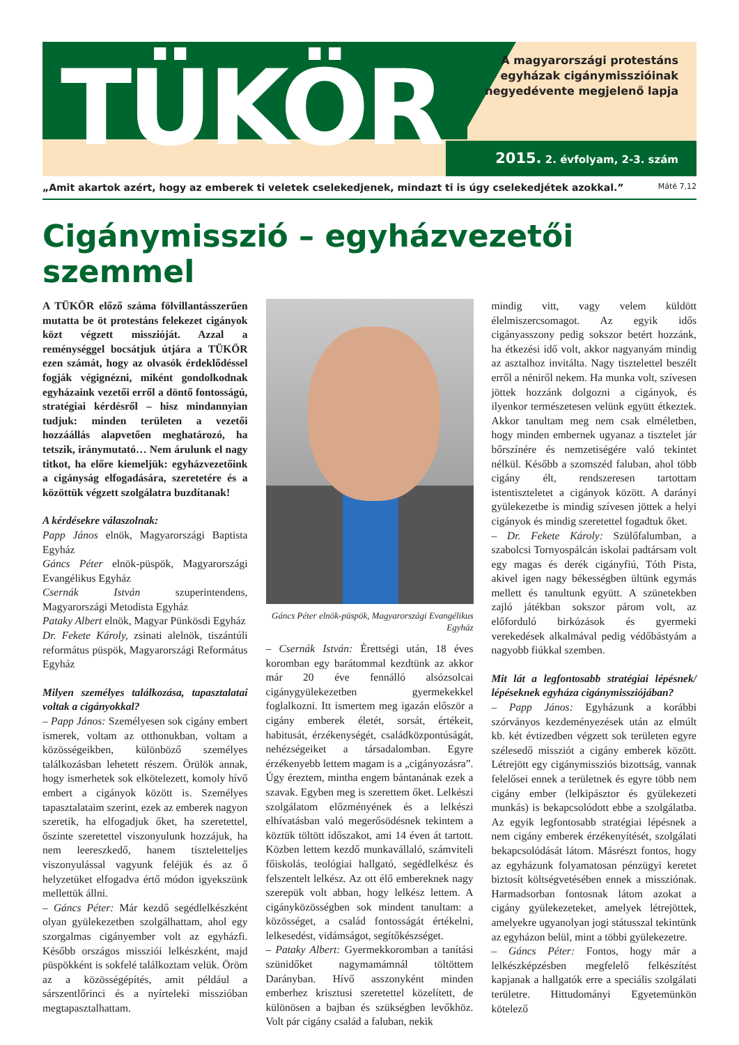TÜKÖR
A magyarországi protestáns egyházak cigánymisszióinak negyedévente megjelenő lapja
2015. 2. évfolyam, 2-3. szám
„Amit akartok azért, hogy az emberek ti veletek cselekedjenek, mindazt ti is úgy cselekedjétek azokkal.” Máté 7,12
Cigánymisszió – egyházvezetői szemmel
A TÜKÖR előző száma fölvillantásszerűen mutatta be öt protestáns felekezet cigányok közt végzett misszióját. Azzal a reménységgel bocsátjuk útjára a TÜKÖR ezen számát, hogy az olvasók érdeklődéssel fogják végignézni, miként gondolkodnak egyházaink vezetői erről a döntő fontosságú, stratégiai kérdésről – hisz mindannyian tudjuk: minden területen a vezetői hozzáállás alapvetően meghatározó, ha tetszik, iránymutató… Nem árulunk el nagy titkot, ha előre kiemeljük: egyházvezetőink a cigányság elfogadására, szeretetére és a közöttük végzett szolgálatra buzdítanak!
A kérdésekre válaszolnak:
Papp János elnök, Magyarországi Baptista Egyház
Gáncs Péter elnök-püspök, Magyarországi Evangélikus Egyház
Csernák István szuperintendens, Magyarországi Metodista Egyház
Pataky Albert elnök, Magyar Pünkösdi Egyház
Dr. Fekete Károly, zsinati alelnök, tiszántúli református püspök, Magyarországi Református Egyház
Milyen személyes találkozása, tapasztalatai voltak a cigányokkal?
– Papp János: Személyesen sok cigány embert ismerek, voltam az otthonukban, voltam a közösségeikben, különböző személyes találkozásban lehetett részem. Örülök annak, hogy ismerhetek sok elkötelezett, komoly hívő embert a cigányok között is. Személyes tapasztalataim szerint, ezek az emberek nagyon szeretik, ha elfogadjuk őket, ha szeretettel, őszinte szeretettel viszonyulunk hozzájuk, ha nem leereszkedő, hanem tisztelettel­jes viszonyulással vagyunk feléjük és az ő helyzetüket elfogadva értő módon igyekszünk mellettük állni.
– Gáncs Péter: Már kezdő segédlelkészként olyan gyülekezetben szolgálhattam, ahol egy szorgalmas cigányember volt az egyházfi. Később országos missziói lelkészként, majd püspökként is sokfelé találkoztam velük. Öröm az a közösségépítés, amit például a sárszentlőrinci és a nyírteleki misszióban megtapasztalhattam.
Gáncs Péter elnök-püspök, Magyarországi Evangélikus Egyház
– Csernák István: Érettségi után, 18 éves koromban egy barátommal kezdtünk az akkor már 20 éve fennálló alsózsolcai cigánygyülekezetben gyermekekkel foglalkozni. Itt ismertem meg igazán először a cigány emberek életét, sorsát, értékeit, habitusát, érzékenységét, családközpontúságát, nehézségeiket a társadalomban. Egyre érzékenyebb lettem magam is a „cigányozásra”. Úgy éreztem, mintha engem bántanának ezek a szavak. Egyben meg is szerettem őket. Lelkészi szolgálatom előzményének és a lelkészi elhívatásban való megerősödésnek tekintem a köztük töltött időszakot, ami 14 éven át tartott. Közben lettem kezdő munkavállaló, számviteli főiskolás, teológiai hallgató, segédlelkész és felszentelt lelkész. Az ott élő embereknek nagy szerepük volt abban, hogy lelkész lettem. A cigányközösségben sok mindent tanultam: a közösséget, a család fontosságát értékelni, lelkesedést, vidámságot, segítőkészséget.
– Pataky Albert: Gyermekkoromban a tanítási szünidőket nagymamámnál töltöttem Darányban. Hívő asszonyként minden emberhez krisztusi szeretettel közelített, de különösen a bajban és szükségben levőkhöz. Volt pár cigány család a faluban, nekik
mindig vitt, vagy velem küldött élelmiszercsomagot. Az egyik idős cigányasszony pedig sokszor betért hozzánk, ha étkezési idő volt, akkor nagyanyám mindig az asztalhoz invitálta. Nagy tisztelettel beszélt erről a néniről nekem. Ha munka volt, szívesen jöttek hozzánk dolgozni a cigányok, és ilyenkor természetesen velünk együtt étkeztek. Akkor tanultam meg nem csak elméletben, hogy minden embernek ugyanaz a tisztelet jár bőrszínére és nemzetiségére való tekintet nélkül. Később a szomszéd faluban, ahol több cigány élt, rendszeresen tartottam istentiszteletet a cigányok között. A darányi gyülekezetbe is mindig szívesen jöttek a helyi cigányok és mindig szeretettel fogadtuk őket.
– Dr. Fekete Károly: Szülőfalumban, a szabolcsi Tornyospálcán iskolai padtársam volt egy magas és derék cigányfiú, Tóth Pista, akivel igen nagy békességben ültünk egymás mellett és tanultunk együtt. A szünetekben zajló játékban sokszor párom volt, az előforduló birkózások és gyermeki verekedések alkalmával pedig védőbástyám a nagyobb fiúkkal szemben.
Mit lát a legfontosabb stratégiai lépésnek/ lépéseknek egyháza cigánymissziójában?
– Papp János: Egyházunk a korábbi szórványos kezdeményezések után az elmúlt kb. két évtizedben végzett sok területen egyre szélesedő missziót a cigány emberek között. Létrejött egy cigánymissziós bizottság, vannak felelősei ennek a területnek és egyre több nem cigány ember (lelkipásztor és gyülekezeti munkás) is bekapcsolódott ebbe a szolgálatba. Az egyik legfontosabb stratégiai lépésnek a nem cigány emberek érzékenyítését, szolgálati bekapcsolódását látom. Másrészt fontos, hogy az egyházunk folyamatosan pénzügyi keretet biztosít költségvetésében ennek a missziónak. Harmadsorban fontosnak látom azokat a cigány gyülekezeteket, amelyek létrejöttek, amelyekre ugyanolyan jogi státusszal tekintünk az egyházon belül, mint a többi gyülekezetre.
– Gáncs Péter: Fontos, hogy már a lelkészképzésben megfelelő felkészítést kapjanak a hallgatók erre a speciális szolgálati területre. Hittudományi Egyetemünkön kötelező